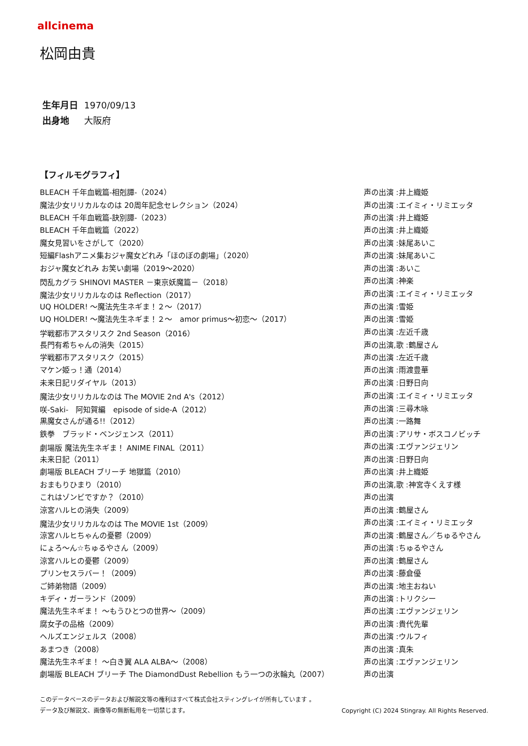allcinema
松岡由貴
生年月日 1970/09/13
出身地 大阪府
【フィルモグラフィ】
| BLEACH 千年血戦篇-相剋譚-（2024） | 声の出演 :井上織姫 |
| 魔法少女リリカルなのは 20周年記念セレクション（2024） | 声の出演 :エイミィ・リミエッタ |
| BLEACH 千年血戦篇-訣別譚-（2023） | 声の出演 :井上織姫 |
| BLEACH 千年血戦篇（2022） | 声の出演 :井上織姫 |
| 魔女見習いをさがして（2020） | 声の出演 :妹尾あいこ |
| 短編Flashアニメ集おジャ魔女どれみ「ほのぼの劇場」（2020） | 声の出演 :妹尾あいこ |
| おジャ魔女どれみ お笑い劇場（2019〜2020） | 声の出演 :あいこ |
| 閃乱カグラ SHINOVI MASTER －東京妖魔篇－（2018） | 声の出演 :神楽 |
| 魔法少女リリカルなのは Reflection（2017） | 声の出演 :エイミィ・リミエッタ |
| UQ HOLDER! 〜魔法先生ネギま！２〜（2017） | 声の出演 :雪姫 |
| UQ HOLDER! 〜魔法先生ネギま！２〜 amor primus〜初恋〜（2017） | 声の出演 :雪姫 |
| 学戦都市アスタリスク 2nd Season（2016） | 声の出演 :左近千歳 |
| 長門有希ちゃんの消失（2015） | 声の出演,歌 :鶴屋さん |
| 学戦都市アスタリスク（2015） | 声の出演 :左近千歳 |
| マケン姫っ！通（2014） | 声の出演 :雨渡豊華 |
| 未来日記リダイヤル（2013） | 声の出演 :日野日向 |
| 魔法少女リリカルなのは The MOVIE 2nd A's（2012） | 声の出演 :エイミィ・リミエッタ |
| 咲-Saki- 阿知賀編 episode of side-A（2012） | 声の出演 :三尋木咏 |
| 黒魔女さんが通る!!（2012） | 声の出演 :一路舞 |
| 鉄拳 ブラッド・ベンジェンス（2011） | 声の出演 :アリサ・ボスコノビッチ |
| 劇場版 魔法先生ネギま！ ANIME FINAL（2011） | 声の出演 :エヴァンジェリン |
| 未来日記（2011） | 声の出演 :日野日向 |
| 劇場版 BLEACH ブリーチ 地獄篇（2010） | 声の出演 :井上織姫 |
| おまもりひまり（2010） | 声の出演,歌 :神宮寺くえす様 |
| これはゾンビですか？（2010） | 声の出演 |
| 涼宮ハルヒの消失（2009） | 声の出演 :鶴屋さん |
| 魔法少女リリカルなのは The MOVIE 1st（2009） | 声の出演 :エイミィ・リミエッタ |
| 涼宮ハルヒちゃんの憂鬱（2009） | 声の出演 :鶴屋さん／ちゅるやさん |
| にょろ〜ん☆ちゅるやさん（2009） | 声の出演 :ちゅるやさん |
| 涼宮ハルヒの憂鬱（2009） | 声の出演 :鶴屋さん |
| プリンセスラバー！（2009） | 声の出演 :藤倉優 |
| ご姉弟物語（2009） | 声の出演 :地主おねい |
| キディ・ガーランド（2009） | 声の出演 :トリクシー |
| 魔法先生ネギま！ 〜もうひとつの世界〜（2009） | 声の出演 :エヴァンジェリン |
| 腐女子の品格（2009） | 声の出演 :貴代先輩 |
| ヘルズエンジェルス（2008） | 声の出演 :ウルフィ |
| あまつき（2008） | 声の出演 :真朱 |
| 魔法先生ネギま！ 〜白き翼 ALA ALBA〜（2008） | 声の出演 :エヴァンジェリン |
| 劇場版 BLEACH ブリーチ The DiamondDust Rebellion もう一つの氷輪丸（2007） | 声の出演 |
このデータベースのデータおよび解説文等の権利はすべて株式会社スティングレイが所有しています 。
データ及び解説文、画像等の無断転用を一切禁じます。 Copyright (C) 2024 Stingray. All Rights Reserved.